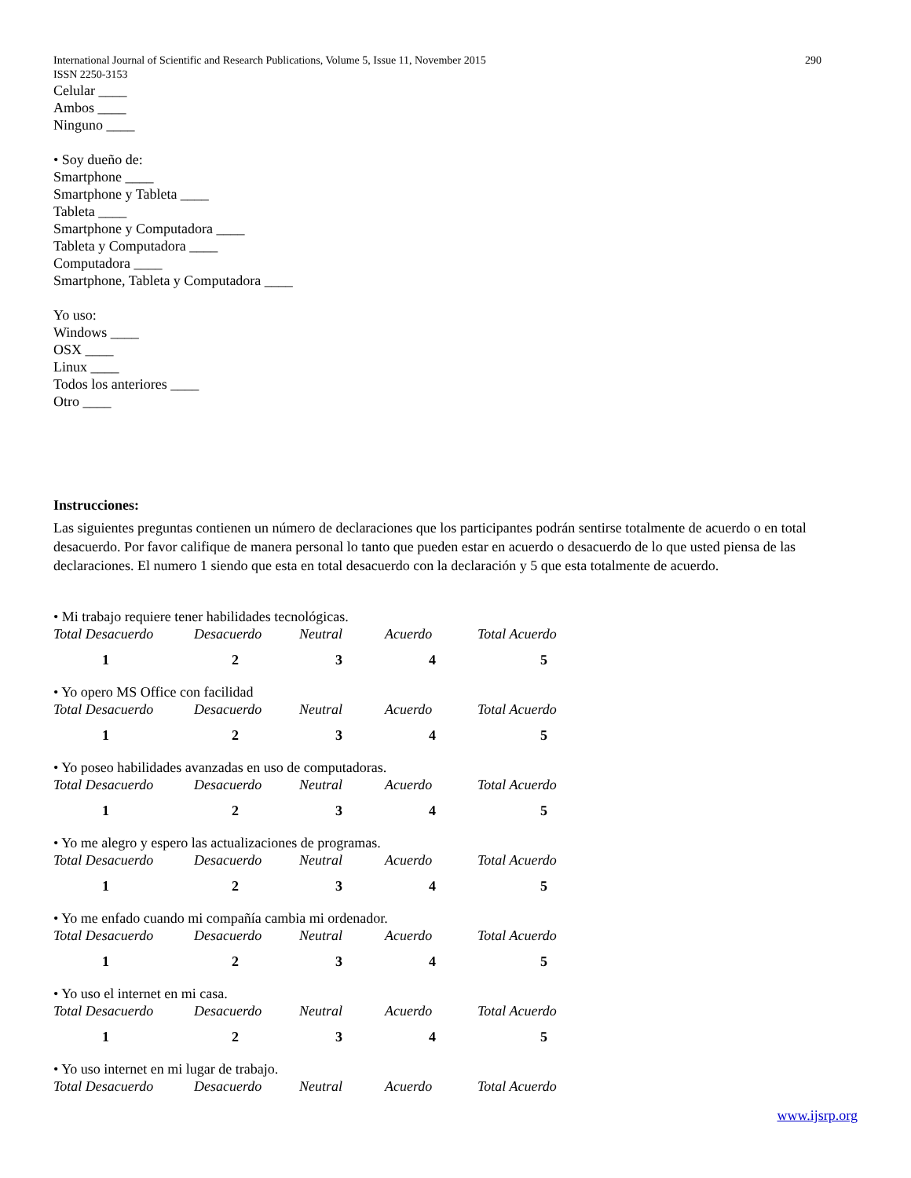International Journal of Scientific and Research Publications, Volume 5, Issue 11, November 2015 290
ISSN 2250-3153
Celular ____
Ambos ____
Ninguno ____
• Soy dueño de:
Smartphone ____
Smartphone y Tableta ____
Tableta ____
Smartphone y Computadora ____
Tableta y Computadora ____
Computadora ____
Smartphone, Tableta y Computadora ____
Yo uso:
Windows ____
OSX ____
Linux ____
Todos los anteriores ____
Otro ____
Instrucciones:
Las siguientes preguntas contienen un número de declaraciones que los participantes podrán sentirse totalmente de acuerdo o en total desacuerdo. Por favor califique de manera personal lo tanto que pueden estar en acuerdo o desacuerdo de lo que usted piensa de las declaraciones. El numero 1 siendo que esta en total desacuerdo con la declaración y 5 que esta totalmente de acuerdo.
• Mi trabajo requiere tener habilidades tecnológicas.
| Total Desacuerdo | Desacuerdo | Neutral | Acuerdo | Total Acuerdo |
| 1 | 2 | 3 | 4 | 5 |
• Yo opero MS Office con facilidad
| Total Desacuerdo | Desacuerdo | Neutral | Acuerdo | Total Acuerdo |
| 1 | 2 | 3 | 4 | 5 |
• Yo poseo habilidades avanzadas en uso de computadoras.
| Total Desacuerdo | Desacuerdo | Neutral | Acuerdo | Total Acuerdo |
| 1 | 2 | 3 | 4 | 5 |
• Yo me alegro y espero las actualizaciones de programas.
| Total Desacuerdo | Desacuerdo | Neutral | Acuerdo | Total Acuerdo |
| 1 | 2 | 3 | 4 | 5 |
• Yo me enfado cuando mi compañía cambia mi ordenador.
| Total Desacuerdo | Desacuerdo | Neutral | Acuerdo | Total Acuerdo |
| 1 | 2 | 3 | 4 | 5 |
• Yo uso el internet en mi casa.
| Total Desacuerdo | Desacuerdo | Neutral | Acuerdo | Total Acuerdo |
| 1 | 2 | 3 | 4 | 5 |
• Yo uso internet en mi lugar de trabajo.
| Total Desacuerdo | Desacuerdo | Neutral | Acuerdo | Total Acuerdo |
www.ijsrp.org